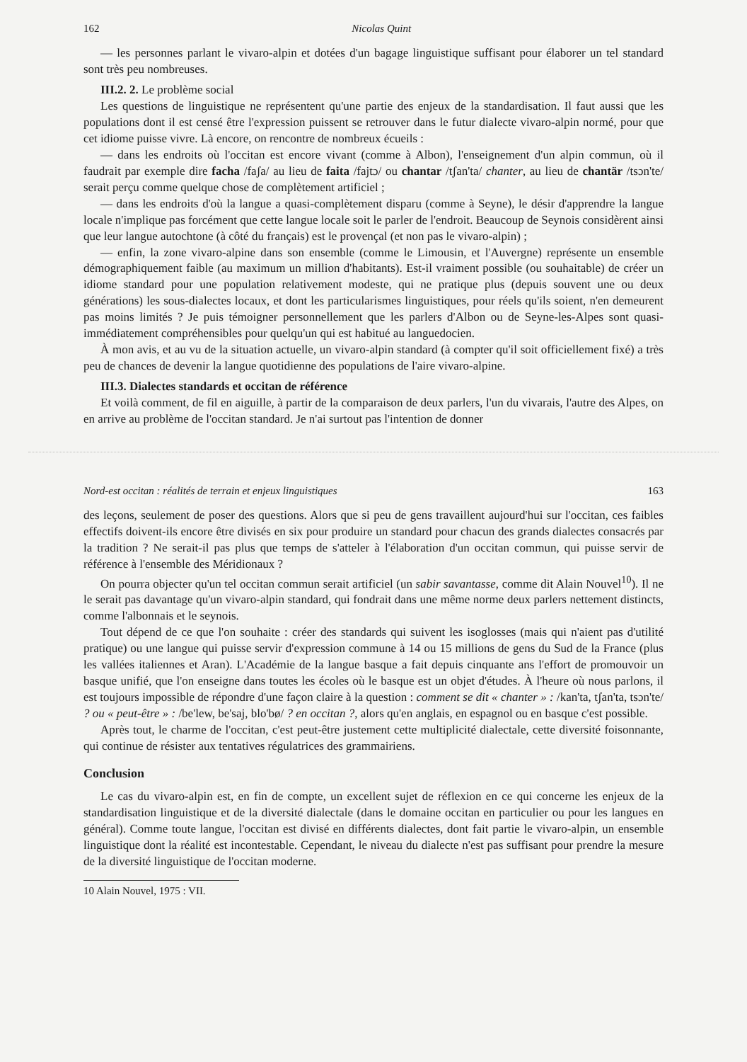162 Nicolas Quint
— les personnes parlant le vivaro-alpin et dotées d'un bagage linguistique suffisant pour élaborer un tel standard sont très peu nombreuses.
III.2. 2. Le problème social
Les questions de linguistique ne représentent qu'une partie des enjeux de la standardisation. Il faut aussi que les populations dont il est censé être l'expression puissent se retrouver dans le futur dialecte vivaro-alpin normé, pour que cet idiome puisse vivre. Là encore, on rencontre de nombreux écueils :
— dans les endroits où l'occitan est encore vivant (comme à Albon), l'enseignement d'un alpin commun, où il faudrait par exemple dire facha /faʃa/ au lieu de faita /fajtɔ/ ou chantar /tʃan'ta/ chanter, au lieu de chantär /tsɔn'te/ serait perçu comme quelque chose de complètement artificiel ;
— dans les endroits d'où la langue a quasi-complètement disparu (comme à Seyne), le désir d'apprendre la langue locale n'implique pas forcément que cette langue locale soit le parler de l'endroit. Beaucoup de Seynois considèrent ainsi que leur langue autochtone (à côté du français) est le provençal (et non pas le vivaro-alpin) ;
— enfin, la zone vivaro-alpine dans son ensemble (comme le Limousin, et l'Auvergne) représente un ensemble démographiquement faible (au maximum un million d'habitants). Est-il vraiment possible (ou souhaitable) de créer un idiome standard pour une population relativement modeste, qui ne pratique plus (depuis souvent une ou deux générations) les sous-dialectes locaux, et dont les particularismes linguistiques, pour réels qu'ils soient, n'en demeurent pas moins limités ? Je puis témoigner personnellement que les parlers d'Albon ou de Seyne-les-Alpes sont quasi-immédiatement compréhensibles pour quelqu'un qui est habitué au languedocien.
À mon avis, et au vu de la situation actuelle, un vivaro-alpin standard (à compter qu'il soit officiellement fixé) a très peu de chances de devenir la langue quotidienne des populations de l'aire vivaro-alpine.
III.3. Dialectes standards et occitan de référence
Et voilà comment, de fil en aiguille, à partir de la comparaison de deux parlers, l'un du vivarais, l'autre des Alpes, on en arrive au problème de l'occitan standard. Je n'ai surtout pas l'intention de donner
Nord-est occitan : réalités de terrain et enjeux linguistiques 163
des leçons, seulement de poser des questions. Alors que si peu de gens travaillent aujourd'hui sur l'occitan, ces faibles effectifs doivent-ils encore être divisés en six pour produire un standard pour chacun des grands dialectes consacrés par la tradition ? Ne serait-il pas plus que temps de s'atteler à l'élaboration d'un occitan commun, qui puisse servir de référence à l'ensemble des Méridionaux ?
On pourra objecter qu'un tel occitan commun serait artificiel (un sabir savantasse, comme dit Alain Nouvel<sup>10</sup>). Il ne le serait pas davantage qu'un vivaro-alpin standard, qui fondrait dans une même norme deux parlers nettement distincts, comme l'albonnais et le seynois.
Tout dépend de ce que l'on souhaite : créer des standards qui suivent les isoglosses (mais qui n'aient pas d'utilité pratique) ou une langue qui puisse servir d'expression commune à 14 ou 15 millions de gens du Sud de la France (plus les vallées italiennes et Aran). L'Académie de la langue basque a fait depuis cinquante ans l'effort de promouvoir un basque unifié, que l'on enseigne dans toutes les écoles où le basque est un objet d'études. À l'heure où nous parlons, il est toujours impossible de répondre d'une façon claire à la question : comment se dit « chanter » : /kan'ta, tʃan'ta, tsɔn'te/ ? ou « peut-être » : /be'lew, be'saj, blo'bø/ ? en occitan ?, alors qu'en anglais, en espagnol ou en basque c'est possible.
Après tout, le charme de l'occitan, c'est peut-être justement cette multiplicité dialectale, cette diversité foisonnante, qui continue de résister aux tentatives régulatrices des grammairiens.
Conclusion
Le cas du vivaro-alpin est, en fin de compte, un excellent sujet de réflexion en ce qui concerne les enjeux de la standardisation linguistique et de la diversité dialectale (dans le domaine occitan en particulier ou pour les langues en général). Comme toute langue, l'occitan est divisé en différents dialectes, dont fait partie le vivaro-alpin, un ensemble linguistique dont la réalité est incontestable. Cependant, le niveau du dialecte n'est pas suffisant pour prendre la mesure de la diversité linguistique de l'occitan moderne.
10 Alain Nouvel, 1975 : VII.